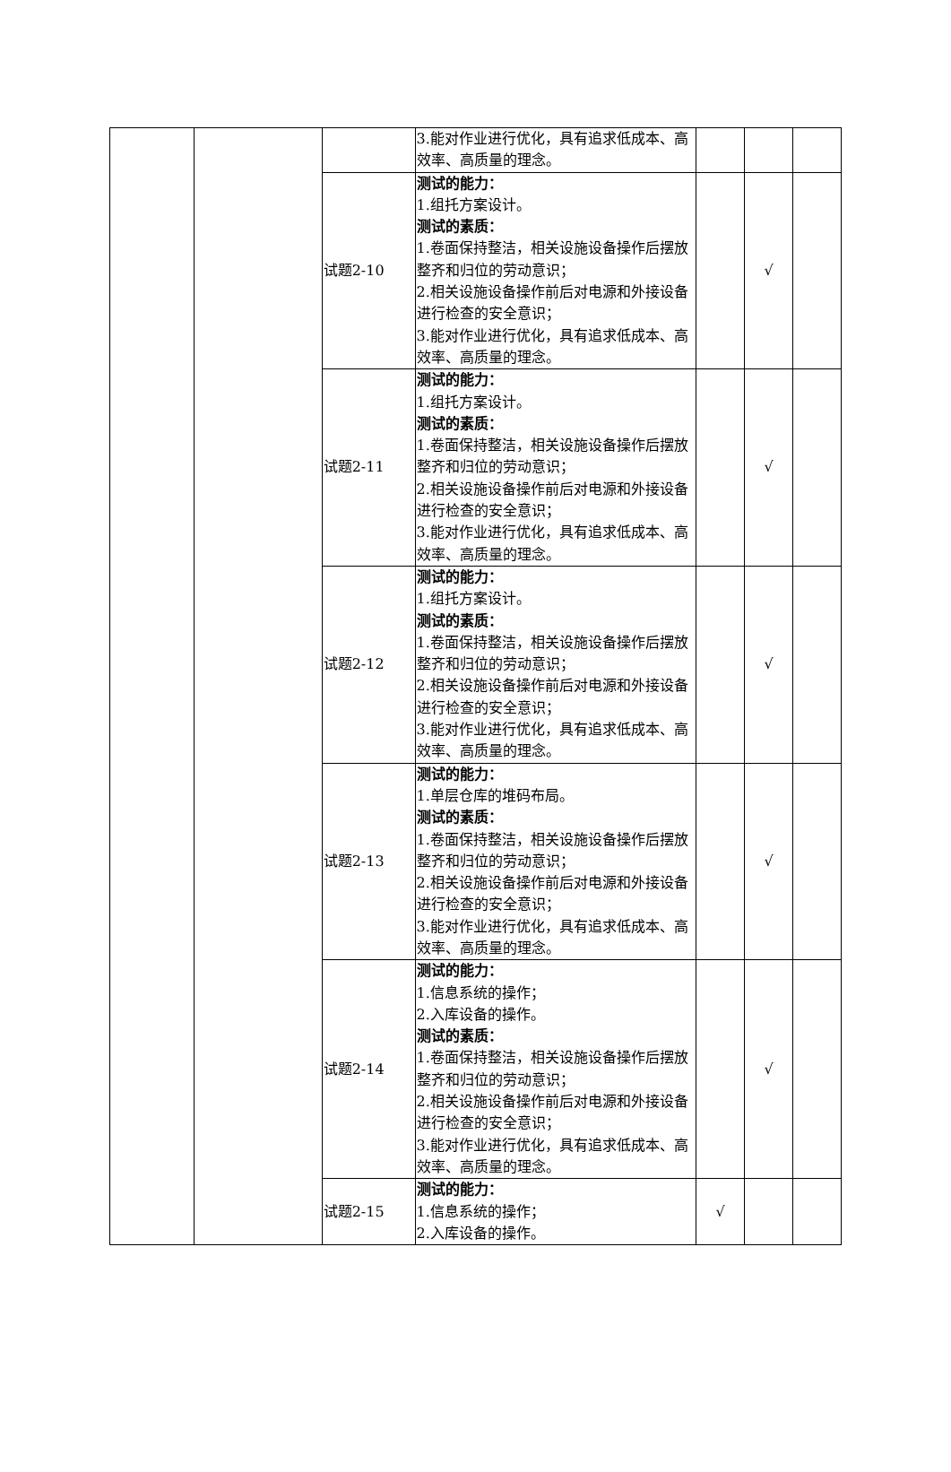| | | | 3.能对作业进行优化，具有追求低成本、高效率、高质量的理念。 | | | |
| | | 试题2-10 | 测试的能力： 1.组托方案设计。 测试的素质： 1.卷面保持整洁，相关设施设备操作后摆放整齐和归位的劳动意识； 2.相关设施设备操作前后对电源和外接设备进行检查的安全意识； 3.能对作业进行优化，具有追求低成本、高效率、高质量的理念。 | | √ | |
| | | 试题2-11 | 测试的能力： 1.组托方案设计。 测试的素质： 1.卷面保持整洁，相关设施设备操作后摆放整齐和归位的劳动意识； 2.相关设施设备操作前后对电源和外接设备进行检查的安全意识； 3.能对作业进行优化，具有追求低成本、高效率、高质量的理念。 | | √ | |
| | | 试题2-12 | 测试的能力： 1.组托方案设计。 测试的素质： 1.卷面保持整洁，相关设施设备操作后摆放整齐和归位的劳动意识； 2.相关设施设备操作前后对电源和外接设备进行检查的安全意识； 3.能对作业进行优化，具有追求低成本、高效率、高质量的理念。 | | √ | |
| | | 试题2-13 | 测试的能力： 1.单层仓库的堆码布局。 测试的素质： 1.卷面保持整洁，相关设施设备操作后摆放整齐和归位的劳动意识； 2.相关设施设备操作前后对电源和外接设备进行检查的安全意识； 3.能对作业进行优化，具有追求低成本、高效率、高质量的理念。 | | √ | |
| | | 试题2-14 | 测试的能力： 1.信息系统的操作； 2.入库设备的操作。 测试的素质： 1.卷面保持整洁，相关设施设备操作后摆放整齐和归位的劳动意识； 2.相关设施设备操作前后对电源和外接设备进行检查的安全意识； 3.能对作业进行优化，具有追求低成本、高效率、高质量的理念。 | | √ | |
| | | 试题2-15 | 测试的能力： 1.信息系统的操作； 2.入库设备的操作。 | √ | | |